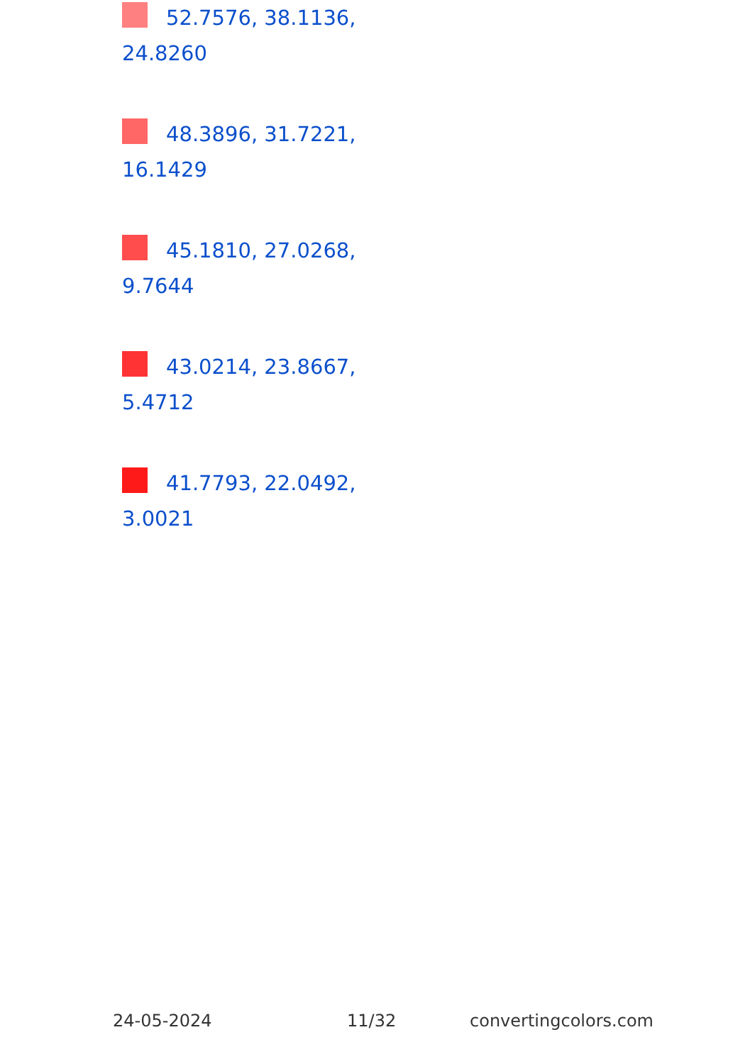52.7576, 38.1136, 24.8260
48.3896, 31.7221, 16.1429
45.1810, 27.0268, 9.7644
43.0214, 23.8667, 5.4712
41.7793, 22.0492, 3.0021
24-05-2024 11/32 convertingcolors.com